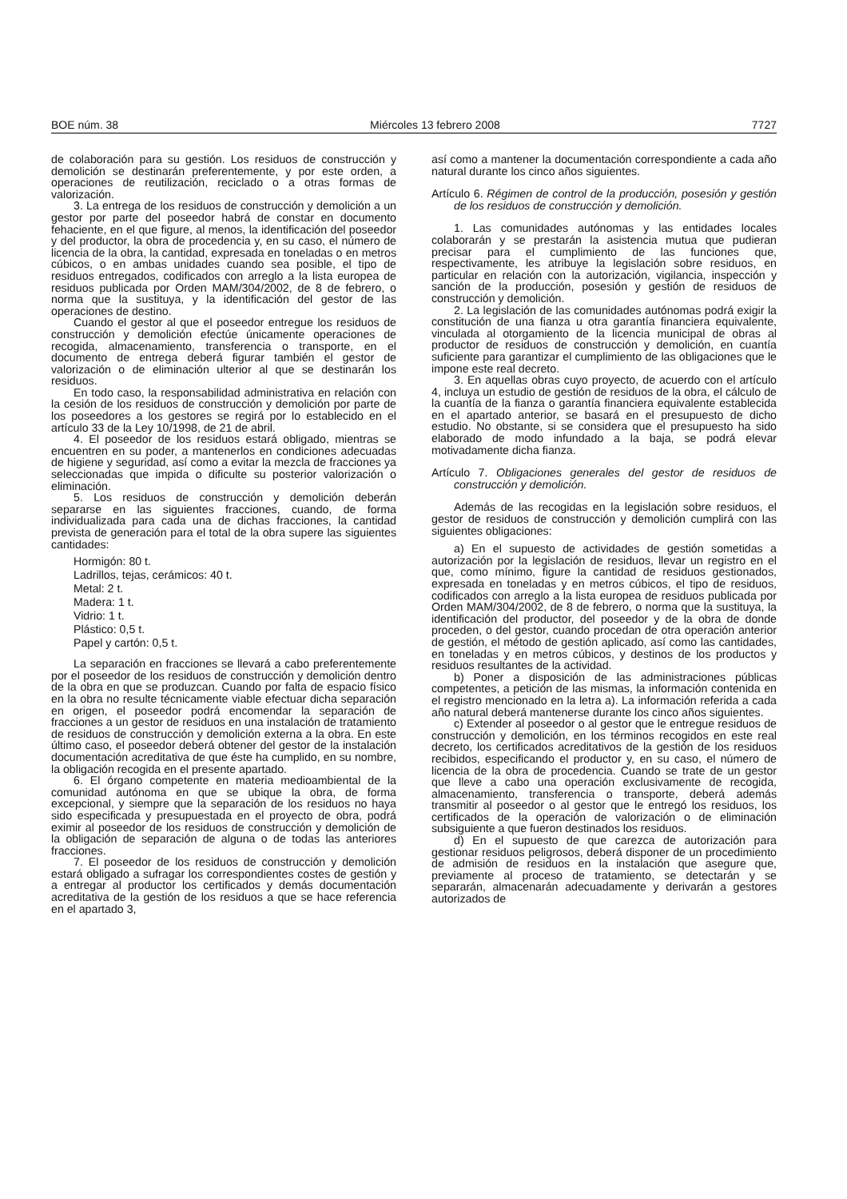BOE núm. 38 Miércoles 13 febrero 2008 7727
de colaboración para su gestión. Los residuos de construcción y demolición se destinarán preferentemente, y por este orden, a operaciones de reutilización, reciclado o a otras formas de valorización.
3. La entrega de los residuos de construcción y demolición a un gestor por parte del poseedor habrá de constar en documento fehaciente, en el que figure, al menos, la identificación del poseedor y del productor, la obra de procedencia y, en su caso, el número de licencia de la obra, la cantidad, expresada en toneladas o en metros cúbicos, o en ambas unidades cuando sea posible, el tipo de residuos entregados, codificados con arreglo a la lista europea de residuos publicada por Orden MAM/304/2002, de 8 de febrero, o norma que la sustituya, y la identificación del gestor de las operaciones de destino.
Cuando el gestor al que el poseedor entregue los residuos de construcción y demolición efectúe únicamente operaciones de recogida, almacenamiento, transferencia o transporte, en el documento de entrega deberá figurar también el gestor de valorización o de eliminación ulterior al que se destinarán los residuos.
En todo caso, la responsabilidad administrativa en relación con la cesión de los residuos de construcción y demolición por parte de los poseedores a los gestores se regirá por lo establecido en el artículo 33 de la Ley 10/1998, de 21 de abril.
4. El poseedor de los residuos estará obligado, mientras se encuentren en su poder, a mantenerlos en condiciones adecuadas de higiene y seguridad, así como a evitar la mezcla de fracciones ya seleccionadas que impida o dificulte su posterior valorización o eliminación.
5. Los residuos de construcción y demolición deberán separarse en las siguientes fracciones, cuando, de forma individualizada para cada una de dichas fracciones, la cantidad prevista de generación para el total de la obra supere las siguientes cantidades:
Hormigón: 80 t.
Ladrillos, tejas, cerámicos: 40 t.
Metal: 2 t.
Madera: 1 t.
Vidrio: 1 t.
Plástico: 0,5 t.
Papel y cartón: 0,5 t.
La separación en fracciones se llevará a cabo preferentemente por el poseedor de los residuos de construcción y demolición dentro de la obra en que se produzcan. Cuando por falta de espacio físico en la obra no resulte técnicamente viable efectuar dicha separación en origen, el poseedor podrá encomendar la separación de fracciones a un gestor de residuos en una instalación de tratamiento de residuos de construcción y demolición externa a la obra. En este último caso, el poseedor deberá obtener del gestor de la instalación documentación acreditativa de que éste ha cumplido, en su nombre, la obligación recogida en el presente apartado.
6. El órgano competente en materia medioambiental de la comunidad autónoma en que se ubique la obra, de forma excepcional, y siempre que la separación de los residuos no haya sido especificada y presupuestada en el proyecto de obra, podrá eximir al poseedor de los residuos de construcción y demolición de la obligación de separación de alguna o de todas las anteriores fracciones.
7. El poseedor de los residuos de construcción y demolición estará obligado a sufragar los correspondientes costes de gestión y a entregar al productor los certificados y demás documentación acreditativa de la gestión de los residuos a que se hace referencia en el apartado 3,
así como a mantener la documentación correspondiente a cada año natural durante los cinco años siguientes.
Artículo 6. Régimen de control de la producción, posesión y gestión de los residuos de construcción y demolición.
1. Las comunidades autónomas y las entidades locales colaborarán y se prestarán la asistencia mutua que pudieran precisar para el cumplimiento de las funciones que, respectivamente, les atribuye la legislación sobre residuos, en particular en relación con la autorización, vigilancia, inspección y sanción de la producción, posesión y gestión de residuos de construcción y demolición.
2. La legislación de las comunidades autónomas podrá exigir la constitución de una fianza u otra garantía financiera equivalente, vinculada al otorgamiento de la licencia municipal de obras al productor de residuos de construcción y demolición, en cuantía suficiente para garantizar el cumplimiento de las obligaciones que le impone este real decreto.
3. En aquellas obras cuyo proyecto, de acuerdo con el artículo 4, incluya un estudio de gestión de residuos de la obra, el cálculo de la cuantía de la fianza o garantía financiera equivalente establecida en el apartado anterior, se basará en el presupuesto de dicho estudio. No obstante, si se considera que el presupuesto ha sido elaborado de modo infundado a la baja, se podrá elevar motivadamente dicha fianza.
Artículo 7. Obligaciones generales del gestor de residuos de construcción y demolición.
Además de las recogidas en la legislación sobre residuos, el gestor de residuos de construcción y demolición cumplirá con las siguientes obligaciones:
a) En el supuesto de actividades de gestión sometidas a autorización por la legislación de residuos, llevar un registro en el que, como mínimo, figure la cantidad de residuos gestionados, expresada en toneladas y en metros cúbicos, el tipo de residuos, codificados con arreglo a la lista europea de residuos publicada por Orden MAM/304/2002, de 8 de febrero, o norma que la sustituya, la identificación del productor, del poseedor y de la obra de donde proceden, o del gestor, cuando procedan de otra operación anterior de gestión, el método de gestión aplicado, así como las cantidades, en toneladas y en metros cúbicos, y destinos de los productos y residuos resultantes de la actividad.
b) Poner a disposición de las administraciones públicas competentes, a petición de las mismas, la información contenida en el registro mencionado en la letra a). La información referida a cada año natural deberá mantenerse durante los cinco años siguientes.
c) Extender al poseedor o al gestor que le entregue residuos de construcción y demolición, en los términos recogidos en este real decreto, los certificados acreditativos de la gestión de los residuos recibidos, especificando el productor y, en su caso, el número de licencia de la obra de procedencia. Cuando se trate de un gestor que lleve a cabo una operación exclusivamente de recogida, almacenamiento, transferencia o transporte, deberá además transmitir al poseedor o al gestor que le entregó los residuos, los certificados de la operación de valorización o de eliminación subsiguiente a que fueron destinados los residuos.
d) En el supuesto de que carezca de autorización para gestionar residuos peligrosos, deberá disponer de un procedimiento de admisión de residuos en la instalación que asegure que, previamente al proceso de tratamiento, se detectarán y se separarán, almacenarán adecuadamente y derivarán a gestores autorizados de